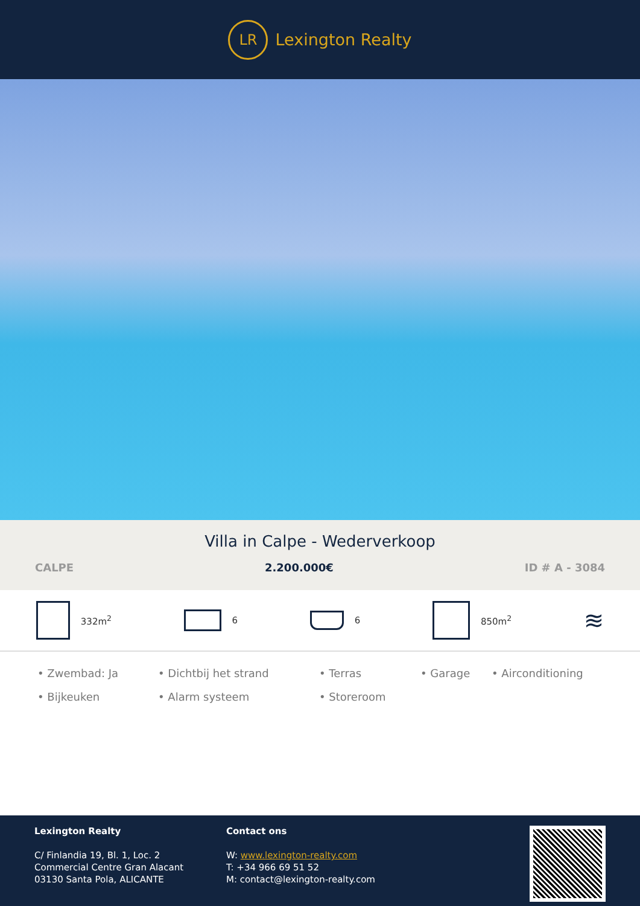LR
Lexington Realty
Villa in Calpe - Wederverkoop
CALPE 2.200.000€ ID # A - 3084
332m<sup>2</sup> 6 6 850m<sup>2</sup>
≋
• Zwembad: Ja • Dichtbij het strand • Terras • Garage • Airconditioning • Bijkeuken • Alarm systeem • Storeroom
Lexington Realty
C/ Finlandia 19, Bl. 1, Loc. 2
Commercial Centre Gran Alacant
03130 Santa Pola, ALICANTE
Contact ons
W: www.lexington-realty.com
T: +34 966 69 51 52
M: contact@lexington-realty.com